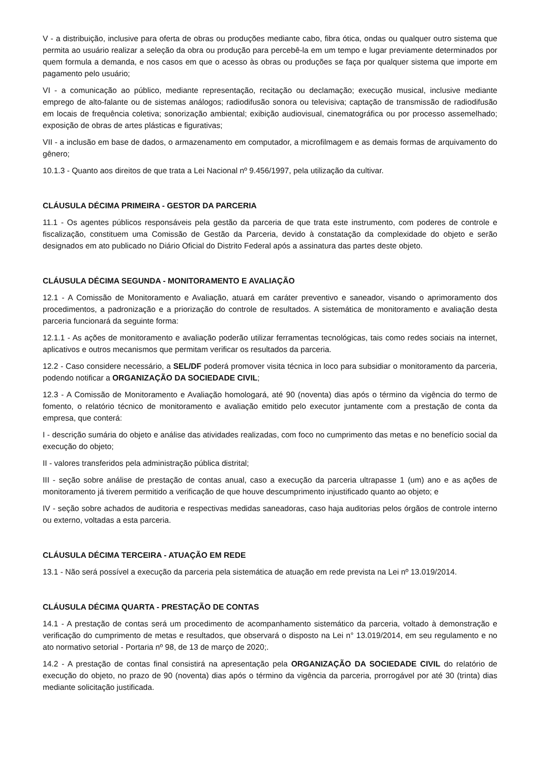V - a distribuição, inclusive para oferta de obras ou produções mediante cabo, fibra ótica, ondas ou qualquer outro sistema que permita ao usuário realizar a seleção da obra ou produção para percebê-la em um tempo e lugar previamente determinados por quem formula a demanda, e nos casos em que o acesso às obras ou produções se faça por qualquer sistema que importe em pagamento pelo usuário;
VI - a comunicação ao público, mediante representação, recitação ou declamação; execução musical, inclusive mediante emprego de alto-falante ou de sistemas análogos; radiodifusão sonora ou televisiva; captação de transmissão de radiodifusão em locais de frequência coletiva; sonorização ambiental; exibição audiovisual, cinematográfica ou por processo assemelhado; exposição de obras de artes plásticas e figurativas;
VII - a inclusão em base de dados, o armazenamento em computador, a microfilmagem e as demais formas de arquivamento do gênero;
10.1.3 - Quanto aos direitos de que trata a Lei Nacional nº 9.456/1997, pela utilização da cultivar.
CLÁUSULA DÉCIMA PRIMEIRA - GESTOR DA PARCERIA
11.1 - Os agentes públicos responsáveis pela gestão da parceria de que trata este instrumento, com poderes de controle e fiscalização, constituem uma Comissão de Gestão da Parceria, devido à constatação da complexidade do objeto e serão designados em ato publicado no Diário Oficial do Distrito Federal após a assinatura das partes deste objeto.
CLÁUSULA DÉCIMA SEGUNDA - MONITORAMENTO E AVALIAÇÃO
12.1 - A Comissão de Monitoramento e Avaliação, atuará em caráter preventivo e saneador, visando o aprimoramento dos procedimentos, a padronização e a priorização do controle de resultados. A sistemática de monitoramento e avaliação desta parceria funcionará da seguinte forma:
12.1.1 - As ações de monitoramento e avaliação poderão utilizar ferramentas tecnológicas, tais como redes sociais na internet, aplicativos e outros mecanismos que permitam verificar os resultados da parceria.
12.2 - Caso considere necessário, a SEL/DF poderá promover visita técnica in loco para subsidiar o monitoramento da parceria, podendo notificar a ORGANIZAÇÃO DA SOCIEDADE CIVIL;
12.3 - A Comissão de Monitoramento e Avaliação homologará, até 90 (noventa) dias após o término da vigência do termo de fomento, o relatório técnico de monitoramento e avaliação emitido pelo executor juntamente com a prestação de conta da empresa, que conterá:
I - descrição sumária do objeto e análise das atividades realizadas, com foco no cumprimento das metas e no benefício social da execução do objeto;
II - valores transferidos pela administração pública distrital;
III - seção sobre análise de prestação de contas anual, caso a execução da parceria ultrapasse 1 (um) ano e as ações de monitoramento já tiverem permitido a verificação de que houve descumprimento injustificado quanto ao objeto; e
IV - seção sobre achados de auditoria e respectivas medidas saneadoras, caso haja auditorias pelos órgãos de controle interno ou externo, voltadas a esta parceria.
CLÁUSULA DÉCIMA TERCEIRA - ATUAÇÃO EM REDE
13.1 - Não será possível a execução da parceria pela sistemática de atuação em rede prevista na Lei nº 13.019/2014.
CLÁUSULA DÉCIMA QUARTA - PRESTAÇÃO DE CONTAS
14.1 - A prestação de contas será um procedimento de acompanhamento sistemático da parceria, voltado à demonstração e verificação do cumprimento de metas e resultados, que observará o disposto na Lei n° 13.019/2014, em seu regulamento e no ato normativo setorial - Portaria nº 98, de 13 de março de 2020;.
14.2 - A prestação de contas final consistirá na apresentação pela ORGANIZAÇÃO DA SOCIEDADE CIVIL do relatório de execução do objeto, no prazo de 90 (noventa) dias após o término da vigência da parceria, prorrogável por até 30 (trinta) dias mediante solicitação justificada.